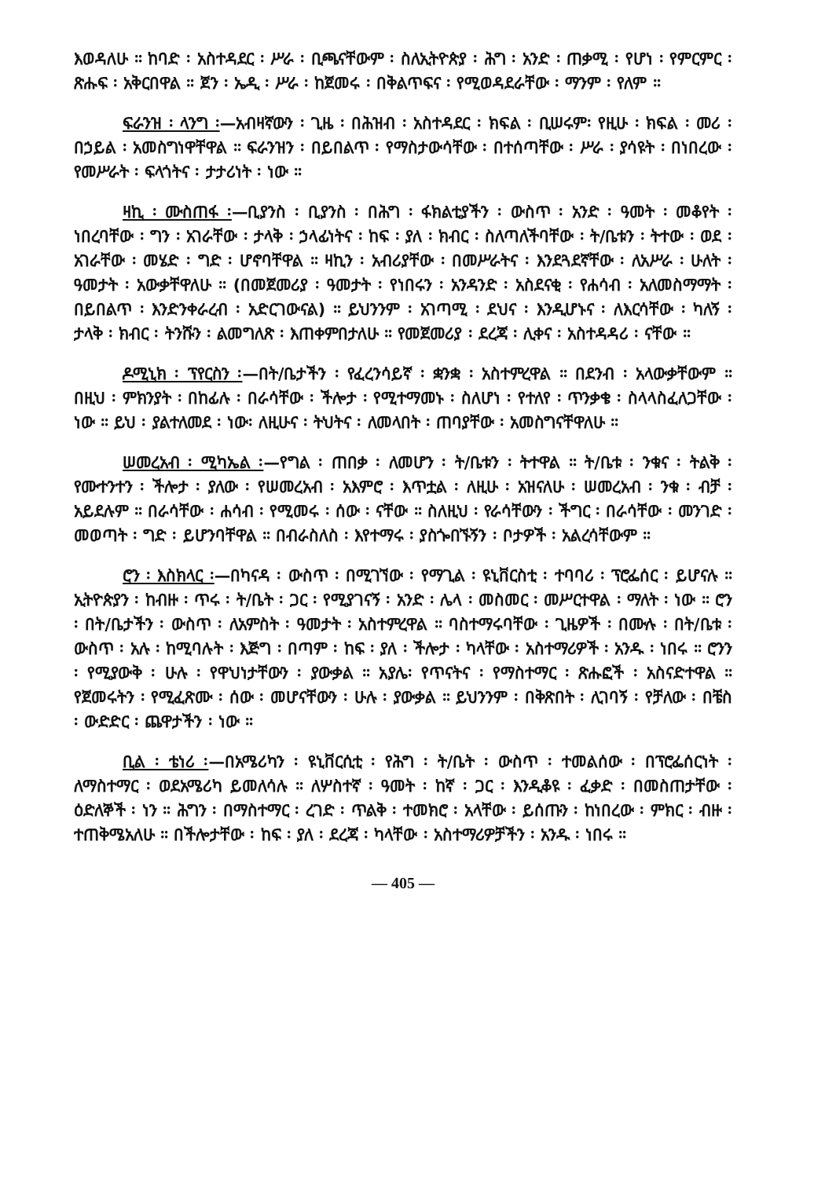እወዳለሁ ። ከባድ ፡ አስተዳደር ፡ ሥራ ፡ ቢጫናቸውም ፡ ስለኢትዮጵያ ፡ ሕግ ፡ አንድ ፡ ጠቃሚ ፡ የሆነ ፡ የምርምር ፡ ጽሑፍ ፡ አቅርበዋል ። ጀን ፡ ኤዲ ፡ ሥራ ፡ ከጀመሩ ፡ በቅልጥፍና ፡ የሚወዳደራቸው ፡ ማንም ፡ የለም ።
ፍራንዝ ፡ ላንግ ፡—አብዛኛውን ፡ ጊዜ ፡ በሕዝብ ፡ አስተዳደር ፡ ክፍል ፡ ቢሠሩም፡ የዚሁ ፡ ክፍል ፡ መሪ ፡ በኃይል ፡ አመስግነዋቸዋል ። ፍራንዝን ፡ በይበልጥ ፡ የማስታውሳቸው ፡ በተሰጣቸው ፡ ሥራ ፡ ያሳዩት ፡ በነበረው ፡ የመሥራት ፡ ፍላጎትና ፡ ታታሪነት ፡ ነው ።
ዛኪ ፡ ሙስጠፋ ፡—ቢያንስ ፡ ቢያንስ ፡ በሕግ ፡ ፋክልቲያችን ፡ ውስጥ ፡ አንድ ፡ ዓመት ፡ መቆየት ፡ ነበረባቸው ፡ ግን ፡ አገራቸው ፡ ታላቅ ፡ ኃላፊነትና ፡ ከፍ ፡ ያለ ፡ ክብር ፡ ስለጣለችባቸው ፡ ት/ቤቱን ፡ ትተው ፡ ወደ ፡ አገራቸው ፡ መሄድ ፡ ግድ ፡ ሆኖባቸዋል ። ዛኪን ፡ አብሪያቸው ፡ በመሥራትና ፡ እንደጓደኛቸው ፡ ለአሥራ ፡ ሁለት ፡ ዓመታት ፡ አውቃቸዋለሁ ። (በመጀመሪያ ፡ ዓመታት ፡ የነበሩን ፡ አንዳንድ ፡ አስደናቂ ፡ የሐሳብ ፡ አለመስማማት ፡ በይበልጥ ፡ እንድንቀራረብ ፡ አድርገውናል) ። ይህንንም ፡ አገጣሚ ፡ ደህና ፡ እንዲሆኑና ፡ ለእርሳቸው ፡ ካለኝ ፡ ታላቅ ፡ ክብር ፡ ትንሹን ፡ ልመግለጽ ፡ እጠቀምበታለሁ ። የመጀመሪያ ፡ ደረጃ ፡ ሊቀና ፡ አስተዳዳሪ ፡ ናቸው ።
ዶሚኒክ ፡ ፕየርስን ፡—በት/ቤታችን ፡ የፈረንሳይኛ ፡ ቋንቋ ፡ አስተምረዋል ። በደንብ ፡ አላውቃቸውም ። በዚህ ፡ ምክንያት ፡ በከፊሉ ፡ በራሳቸው ፡ ችሎታ ፡ የሚተማመኑ ፡ ስለሆነ ፡ የተለየ ፡ ጥንቃቄ ፡ ስላላስፈለጋቸው ፡ ነው ። ይህ ፡ ያልተለመደ ፡ ነው፡ ለዚሁና ፡ ትህትና ፡ ለመላበት ፡ ጠባያቸው ፡ አመስግናቸዋለሁ ።
ሠመረአብ ፡ ሚካኤል ፡—የግል ፡ ጠበቃ ፡ ለመሆን ፡ ት/ቤቱን ፡ ትተዋል ። ት/ቤቱ ፡ ንቁና ፡ ትልቅ ፡ የሙተንተን ፡ ችሎታ ፡ ያለው ፡ የሠመረአብ ፡ አእምሮ ፡ እጥቷል ፡ ለዚሁ ፡ አዝናለሁ ፡ ሠመረአብ ፡ ንቁ ፡ ብቻ ፡ አይደሉም ። በራሳቸው ፡ ሐሳብ ፡ የሚመሩ ፡ ሰው ፡ ናቸው ። ስለዚህ ፡ የራሳቸውን ፡ ችግር ፡ በራሳቸው ፡ መንገድ ፡ መወጣት ፡ ግድ ፡ ይሆንባቸዋል ። በብራስለስ ፡ እየተማሩ ፡ ያስጐበኙኝን ፡ ቦታዎች ፡ አልረሳቸውም ።
ሮን ፡ እስክላር ፡—በካናዳ ፡ ውስጥ ፡ በሚገኘው ፡ የማጊል ፡ ዩኒቨርስቲ ፡ ተባባሪ ፡ ፕሮፌሰር ፡ ይሆናሉ ። ኢትዮጵያን ፡ ከብዙ ፡ ጥሩ ፡ ት/ቤት ፡ ጋር ፡ የሚያገናኝ ፡ አንድ ፡ ሌላ ፡ መስመር ፡ መሥርተዋል ፡ ማለት ፡ ነው ። ሮን ፡ በት/ቤታችን ፡ ውስጥ ፡ ለአምስት ፡ ዓመታት ፡ አስተምረዋል ። ባስተማሩባቸው ፡ ጊዜዎች ፡ በሙሉ ፡ በት/ቤቱ ፡ ውስጥ ፡ አሉ ፡ ከሚባሉት ፡ እጅግ ፡ በጣም ፡ ከፍ ፡ ያለ ፡ ችሎታ ፡ ካላቸው ፡ አስተማሪዎች ፡ አንዱ ፡ ነበሩ ። ሮንን ፡ የሚያውቅ ፡ ሁሉ ፡ የዋህነታቸውን ፡ ያውቃል ። አያሌ፡ የጥናትና ፡ የማስተማር ፡ ጽሑፎች ፡ አስናድተዋል ። የጀመሩትን ፡ የሚፈጽሙ ፡ ሰው ፡ መሆናቸውን ፡ ሁሉ ፡ ያውቃል ። ይህንንም ፡ በቅጽበት ፡ ሊገባኝ ፡ የቻለው ፡ በቼስ ፡ ውድድር ፡ ጨዋታችን ፡ ነው ።
ቢል ፡ ቴነሪ ፡—በአሜሪካን ፡ ዩኒቨርሲቲ ፡ የሕግ ፡ ት/ቤት ፡ ውስጥ ፡ ተመልሰው ፡ በፕሮፌሰርነት ፡ ለማስተማር ፡ ወደአሜሪካ ይመለሳሉ ። ለሦስተኛ ፡ ዓመት ፡ ከኛ ፡ ጋር ፡ እንዲቆዩ ፡ ፈቃድ ፡ በመስጠታቸው ፡ ዕድለኞች ፡ ነን ። ሕግን ፡ በማስተማር ፡ ረገድ ፡ ጥልቅ ፡ ተመክሮ ፡ አላቸው ፡ ይሰጡን ፡ ከነበረው ፡ ምክር ፡ ብዙ ፡ ተጠቅሜአለሁ ። በችሎታቸው ፡ ከፍ ፡ ያለ ፡ ደረጃ ፡ ካላቸው ፡ አስተማሪዎቻችን ፡ አንዱ ፡ ነበሩ ።
— 405 —